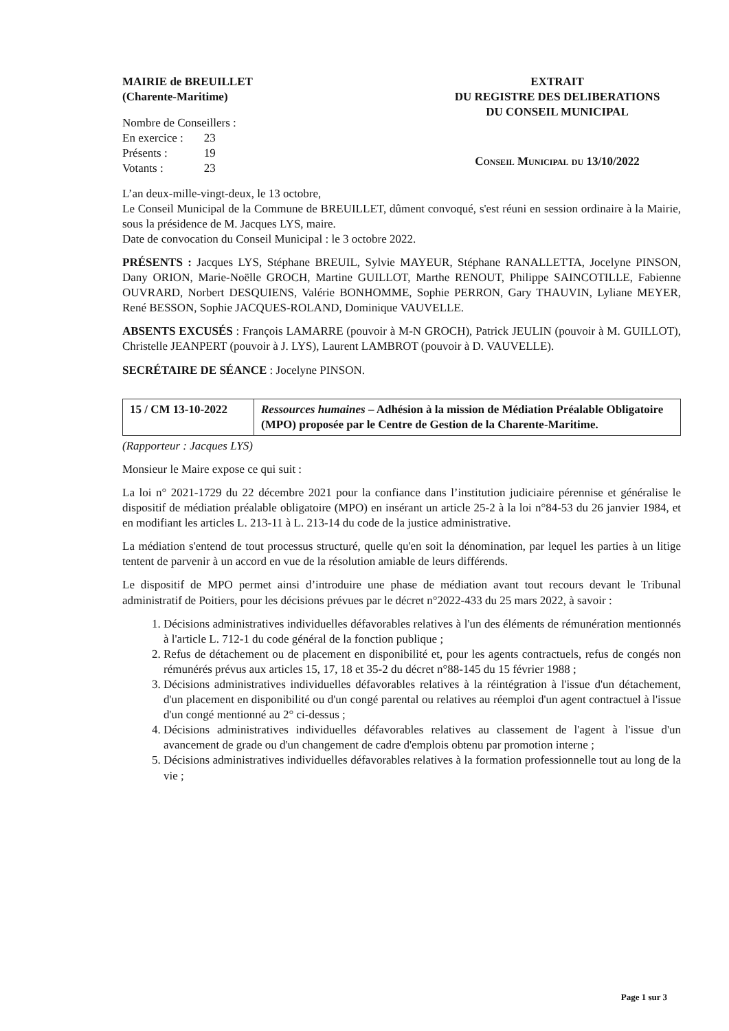MAIRIE de BREUILLET
(Charente-Maritime)
Nombre de Conseillers :
| En exercice : | 23 |
| Présents : | 19 |
| Votants : | 23 |
EXTRAIT
DU REGISTRE DES DELIBERATIONS
DU CONSEIL MUNICIPAL
Conseil Municipal du 13/10/2022
L’an deux-mille-vingt-deux, le 13 octobre,
Le Conseil Municipal de la Commune de BREUILLET, dûment convoqué, s'est réuni en session ordinaire à la Mairie, sous la présidence de M. Jacques LYS, maire.
Date de convocation du Conseil Municipal : le 3 octobre 2022.
PRÉSENTS : Jacques LYS, Stéphane BREUIL, Sylvie MAYEUR, Stéphane RANALLETTA, Jocelyne PINSON, Dany ORION, Marie-Noëlle GROCH, Martine GUILLOT, Marthe RENOUT, Philippe SAINCOTILLE, Fabienne OUVRARD, Norbert DESQUIENS, Valérie BONHOMME, Sophie PERRON, Gary THAUVIN, Lyliane MEYER, René BESSON, Sophie JACQUES-ROLAND, Dominique VAUVELLE.
ABSENTS EXCUSÉS : François LAMARRE (pouvoir à M-N GROCH), Patrick JEULIN (pouvoir à M. GUILLOT), Christelle JEANPERT (pouvoir à J. LYS), Laurent LAMBROT (pouvoir à D. VAUVELLE).
SECRÉTAIRE DE SÉANCE : Jocelyne PINSON.
| 15 / CM 13-10-2022 | Ressources humaines – Adhésion à la mission de Médiation Préalable Obligatoire (MPO) proposée par le Centre de Gestion de la Charente-Maritime. |
(Rapporteur : Jacques LYS)
Monsieur le Maire expose ce qui suit :
La loi n° 2021-1729 du 22 décembre 2021 pour la confiance dans l’institution judiciaire pérennise et généralise le dispositif de médiation préalable obligatoire (MPO) en insérant un article 25-2 à la loi n°84-53 du 26 janvier 1984, et en modifiant les articles L. 213-11 à L. 213-14 du code de la justice administrative.
La médiation s'entend de tout processus structuré, quelle qu'en soit la dénomination, par lequel les parties à un litige tentent de parvenir à un accord en vue de la résolution amiable de leurs différends.
Le dispositif de MPO permet ainsi d’introduire une phase de médiation avant tout recours devant le Tribunal administratif de Poitiers, pour les décisions prévues par le décret n°2022-433 du 25 mars 2022, à savoir :
1. Décisions administratives individuelles défavorables relatives à l'un des éléments de rémunération mentionnés à l'article L. 712-1 du code général de la fonction publique ;
2. Refus de détachement ou de placement en disponibilité et, pour les agents contractuels, refus de congés non rémunérés prévus aux articles 15, 17, 18 et 35-2 du décret n°88-145 du 15 février 1988 ;
3. Décisions administratives individuelles défavorables relatives à la réintégration à l'issue d'un détachement, d'un placement en disponibilité ou d'un congé parental ou relatives au réemploi d'un agent contractuel à l'issue d'un congé mentionné au 2° ci-dessus ;
4. Décisions administratives individuelles défavorables relatives au classement de l'agent à l'issue d'un avancement de grade ou d'un changement de cadre d'emplois obtenu par promotion interne ;
5. Décisions administratives individuelles défavorables relatives à la formation professionnelle tout au long de la vie ;
Page 1 sur 3